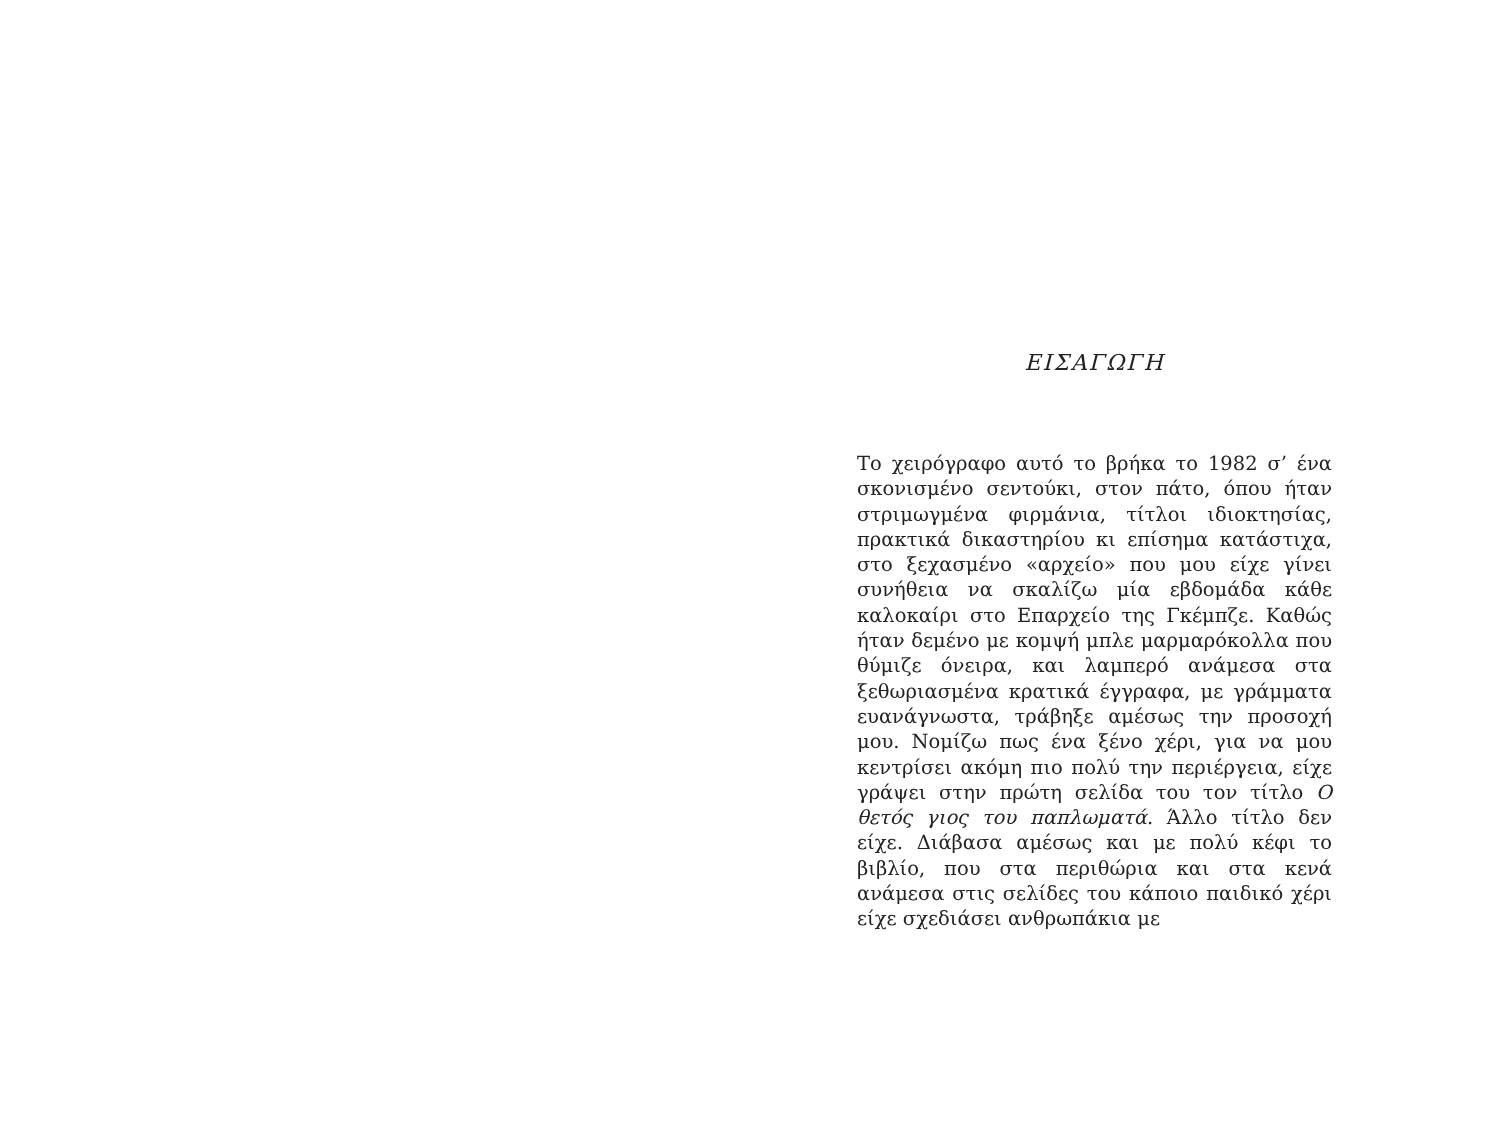ΕΙΣΑΓΩΓΗ
Το χειρόγραφο αυτό το βρήκα το 1982 σ’ ένα σκονισμένο σεντούκι, στον πάτο, όπου ήταν στριμωγμένα φιρμάνια, τίτλοι ιδιοκτησίας, πρακτικά δικαστηρίου κι επίσημα κατάστιχα, στο ξεχασμένο «αρχείο» που μου είχε γίνει συνήθεια να σκαλίζω μία εβδομάδα κάθε καλοκαίρι στο Επαρχείο της Γκέμπζε. Καθώς ήταν δεμένο με κομψή μπλε μαρμαρόκολλα που θύμιζε όνειρα, και λαμπερό ανάμεσα στα ξεθωριασμένα κρατικά έγγραφα, με γράμματα ευανάγνωστα, τράβηξε αμέσως την προσοχή μου. Νομίζω πως ένα ξένο χέρι, για να μου κεντρίσει ακόμη πιο πολύ την περιέργεια, είχε γράψει στην πρώτη σελίδα του τον τίτλο Ο θετός γιος του παπλωματά. Άλλο τίτλο δεν είχε. Διάβασα αμέσως και με πολύ κέφι το βιβλίο, που στα περιθώρια και στα κενά ανάμεσα στις σελίδες του κάποιο παιδικό χέρι είχε σχεδιάσει ανθρωπάκια με